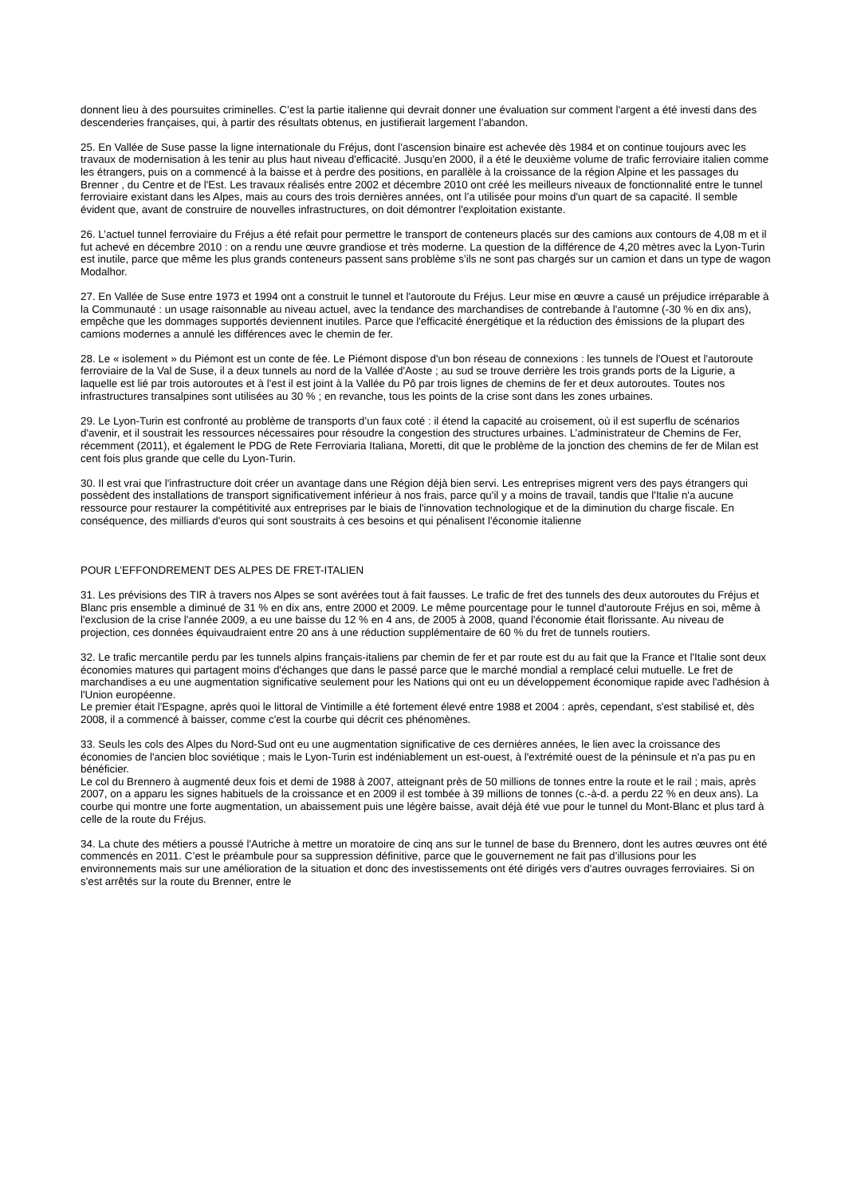donnent lieu à des poursuites criminelles. C’est la partie italienne qui devrait donner une évaluation sur comment l'argent a été investi dans des descenderies françaises, qui, à partir des résultats obtenus, en justifierait largement l’abandon.
25. En Vallée de Suse passe la ligne internationale du Fréjus, dont l’ascension binaire est achevée dès 1984 et on continue toujours avec les travaux de modernisation à les tenir au plus haut niveau d'efficacité. Jusqu'en 2000, il a été le deuxième volume de trafic ferroviaire italien comme les étrangers, puis on a commencé à la baisse et à perdre des positions, en parallèle à la croissance de la région Alpine et les passages du Brenner , du Centre et de l'Est. Les travaux réalisés entre 2002 et décembre 2010 ont créé les meilleurs niveaux de fonctionnalité entre le tunnel ferroviaire existant dans les Alpes, mais au cours des trois dernières années, ont l’a utilisée pour moins d'un quart de sa capacité. Il semble évident que, avant de construire de nouvelles infrastructures, on doit démontrer l'exploitation existante.
26. L’actuel tunnel ferroviaire du Fréjus a été refait pour permettre le transport de conteneurs placés sur des camions aux contours de 4,08 m et il fut achevé en décembre 2010 : on a rendu une œuvre grandiose et très moderne. La question de la différence de 4,20 mètres avec la Lyon-Turin est inutile, parce que même les plus grands conteneurs passent sans problème s’ils ne sont pas chargés sur un camion et dans un type de wagon Modalhor.
27. En Vallée de Suse entre 1973 et 1994 ont a construit le tunnel et l'autoroute du Fréjus. Leur mise en œuvre a causé un préjudice irréparable à la Communauté : un usage raisonnable au niveau actuel, avec la tendance des marchandises de contrebande à l'automne (-30 % en dix ans), empêche que les dommages supportés deviennent inutiles. Parce que l'efficacité énergétique et la réduction des émissions de la plupart des camions modernes a annulé les différences avec le chemin de fer.
28. Le « isolement » du Piémont est un conte de fée. Le Piémont dispose d'un bon réseau de connexions : les tunnels de l'Ouest et l'autoroute ferroviaire de la Val de Suse, il a deux tunnels au nord de la Vallée d'Aoste ; au sud se trouve derrière les trois grands ports de la Ligurie, a laquelle est lié par trois autoroutes et à l'est il est joint à la Vallée du Pô par trois lignes de chemins de fer et deux autoroutes. Toutes nos infrastructures transalpines sont utilisées au 30 % ; en revanche, tous les points de la crise sont dans les zones urbaines.
29. Le Lyon-Turin est confronté au problème de transports d’un faux coté : il étend la capacité au croisement, où il est superflu de scénarios d'avenir, et il soustrait les ressources nécessaires pour résoudre la congestion des structures urbaines. L’administrateur de Chemins de Fer, récemment (2011), et également le PDG de Rete Ferroviaria Italiana, Moretti, dit que le problème de la jonction des chemins de fer de Milan est cent fois plus grande que celle du Lyon-Turin.
30. Il est vrai que l'infrastructure doit créer un avantage dans une Région déjà bien servi. Les entreprises migrent vers des pays étrangers qui possèdent des installations de transport significativement inférieur à nos frais, parce qu'il y a moins de travail, tandis que l'Italie n'a aucune ressource pour restaurer la compétitivité aux entreprises par le biais de l'innovation technologique et de la diminution du charge fiscale. En conséquence, des milliards d'euros qui sont soustraits à ces besoins et qui pénalisent l'économie italienne
POUR L’EFFONDREMENT DES ALPES DE FRET-ITALIEN
31. Les prévisions des TIR à travers nos Alpes se sont avérées tout à fait fausses. Le trafic de fret des tunnels des deux autoroutes du Fréjus et Blanc pris ensemble a diminué de 31 % en dix ans, entre 2000 et 2009. Le même pourcentage pour le tunnel d'autoroute Fréjus en soi, même à l'exclusion de la crise l'année 2009, a eu une baisse du 12 % en 4 ans, de 2005 à 2008, quand l'économie était florissante. Au niveau de projection, ces données équivaudraient entre 20 ans à une réduction supplémentaire de 60 % du fret de tunnels routiers.
32. Le trafic mercantile perdu par les tunnels alpins français-italiens par chemin de fer et par route est du au fait que la France et l'Italie sont deux économies matures qui partagent moins d'échanges que dans le passé parce que le marché mondial a remplacé celui mutuelle. Le fret de marchandises a eu une augmentation significative seulement pour les Nations qui ont eu un développement économique rapide avec l'adhésion à l'Union européenne.
Le premier était l'Espagne, après quoi le littoral de Vintimille a été fortement élevé entre 1988 et 2004 : après, cependant, s'est stabilisé et, dès 2008, il a commencé à baisser, comme c'est la courbe qui décrit ces phénomènes.
33. Seuls les cols des Alpes du Nord-Sud ont eu une augmentation significative de ces dernières années, le lien avec la croissance des économies de l'ancien bloc soviétique ; mais le Lyon-Turin est indéniablement un est-ouest, à l'extrémité ouest de la péninsule et n'a pas pu en bénéficier.
Le col du Brennero à augmenté deux fois et demi de 1988 à 2007, atteignant près de 50 millions de tonnes entre la route et le rail ; mais, après 2007, on a apparu les signes habituels de la croissance et en 2009 il est tombée à 39 millions de tonnes (c.-à-d. a perdu 22 % en deux ans). La courbe qui montre une forte augmentation, un abaissement puis une légère baisse, avait déjà été vue pour le tunnel du Mont-Blanc et plus tard à celle de la route du Fréjus.
34. La chute des métiers a poussé l'Autriche à mettre un moratoire de cinq ans sur le tunnel de base du Brennero, dont les autres œuvres ont été commencés en 2011. C’est le préambule pour sa suppression définitive, parce que le gouvernement ne fait pas d’illusions pour les environnements mais sur une amélioration de la situation et donc des investissements ont été dirigés vers d’autres ouvrages ferroviaires. Si on s'est arrêtés sur la route du Brenner, entre le